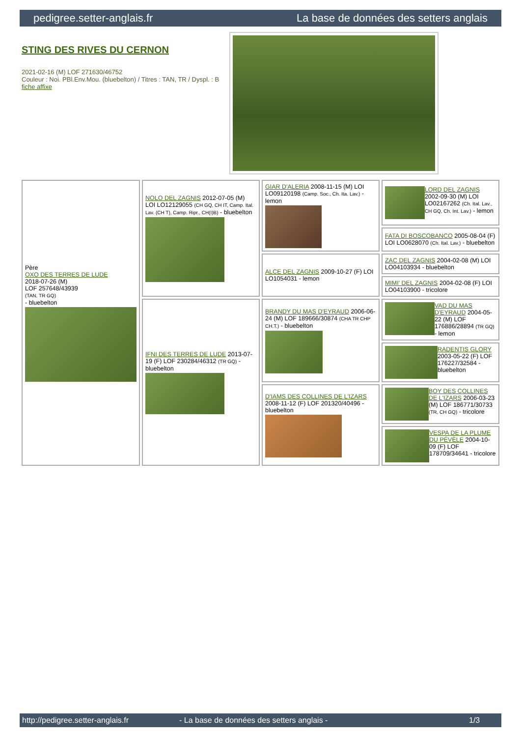pedigree.setter-anglais.fr La base de données des setters anglais
STING DES RIVES DU CERNON
2021-02-16 (M) LOF 271630/46752
Couleur : Noi. PBl.Env.Mou. (bluebelton) / Titres : TAN, TR / Dyspl. : B
fiche affixe
| Père OXO DES TERRES DE LUDE 2018-07-26 (M) LOF 257648/43939 (TAN, TR GQ) - bluebelton | NOLO DEL ZAGNIS 2012-07-05 (M) LOI LO12129055 (CH GQ, CH IT, Camp. Ital. Lav. (CH T), Camp. Ripr., CH(I)B) - bluebelton | GIAR D'ALERIA 2008-11-15 (M) LOI LO09120198 (Camp. Soc., Ch. Ita. Lav.) - lemon | LORD DEL ZAGNIS 2002-09-30 (M) LOI LO02167262 (Ch. Ital. Lav., CH GQ, Ch. Int. Lav.) - lemon |
| | | | FATA DI BOSCOBANCO 2005-08-04 (F) LOI LO0628070 (Ch. Ital. Lav.) - bluebelton |
| | | ALCE DEL ZAGNIS 2009-10-27 (F) LOI LO1054031 - lemon | ZAC DEL ZAGNIS 2004-02-08 (M) LOI LO04103934 - bluebelton |
| | | | MIMI' DEL ZAGNIS 2004-02-08 (F) LOI LO04103900 - tricolore |
| | IFNI DES TERRES DE LUDE 2013-07-19 (F) LOF 230284/46312 (TR GQ) - bluebelton | BRANDY DU MAS D'EYRAUD 2006-06-24 (M) LOF 189666/30874 (CHA TR CHP CH.T.) - bluebelton | VAD DU MAS D'EYRAUD 2004-05-22 (M) LOF 176886/28894 (TR GQ) - lemon |
| | | | RADENTIS GLORY 2003-05-22 (F) LOF 176227/32584 - bluebelton |
| | | D'IAMS DES COLLINES DE L'IZARS 2008-11-12 (F) LOF 201320/40496 - bluebelton | BOY DES COLLINES DE L'IZARS 2006-03-23 (M) LOF 186771/30733 (TR, CH GQ) - tricolore |
| | | | VESPA DE LA PLUME DU PÉVÈLE 2004-10-09 (F) LOF 178709/34641 - tricolore |
http://pedigree.setter-anglais.fr - La base de données des setters anglais - 1/3